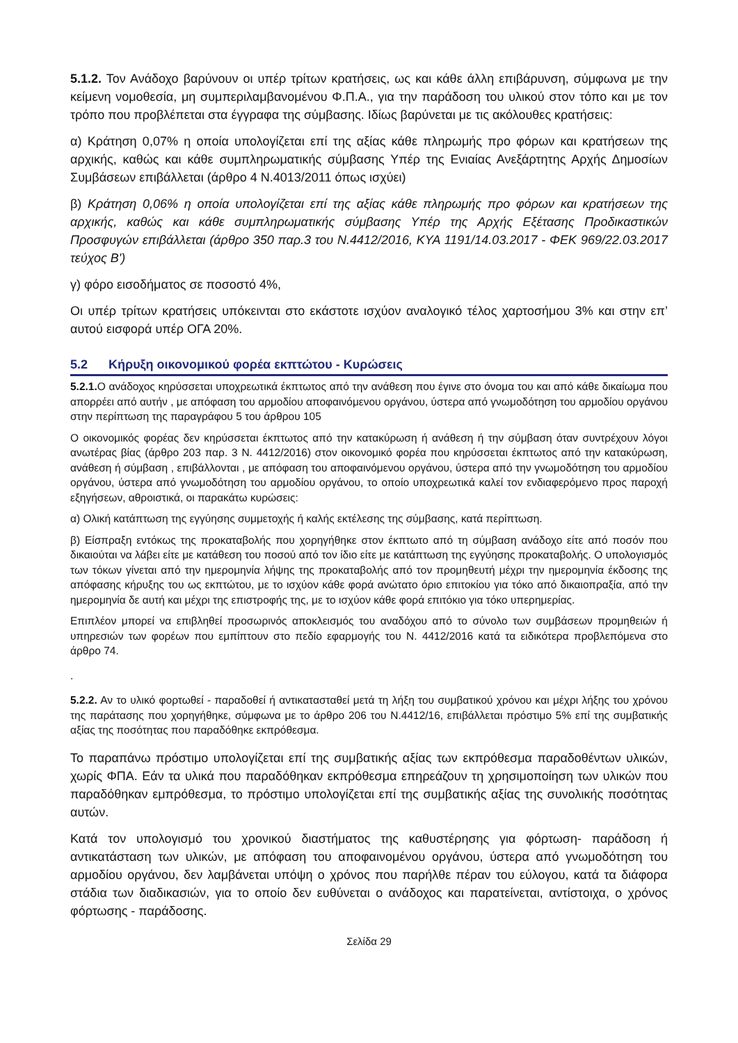5.1.2. Τον Ανάδοχο βαρύνουν οι υπέρ τρίτων κρατήσεις, ως και κάθε άλλη επιβάρυνση, σύμφωνα με την κείμενη νομοθεσία, μη συμπεριλαμβανομένου Φ.Π.Α., για την παράδοση του υλικού στον τόπο και με τον τρόπο που προβλέπεται στα έγγραφα της σύμβασης. Ιδίως βαρύνεται με τις ακόλουθες κρατήσεις:
α) Κράτηση 0,07% η οποία υπολογίζεται επί της αξίας κάθε πληρωμής προ φόρων και κρατήσεων της αρχικής, καθώς και κάθε συμπληρωματικής σύμβασης Υπέρ της Ενιαίας Ανεξάρτητης Αρχής Δημοσίων Συμβάσεων επιβάλλεται (άρθρο 4 Ν.4013/2011 όπως ισχύει)
β) Κράτηση 0,06% η οποία υπολογίζεται επί της αξίας κάθε πληρωμής προ φόρων και κρατήσεων της αρχικής, καθώς και κάθε συμπληρωματικής σύμβασης Υπέρ της Αρχής Εξέτασης Προδικαστικών Προσφυγών επιβάλλεται (άρθρο 350 παρ.3 του Ν.4412/2016, ΚΥΑ 1191/14.03.2017 - ΦΕΚ 969/22.03.2017 τεύχος Β')
γ) φόρο εισοδήματος σε ποσοστό 4%,
Οι υπέρ τρίτων κρατήσεις υπόκεινται στο εκάστοτε ισχύον αναλογικό τέλος χαρτοσήμου 3% και στην επ’ αυτού εισφορά υπέρ ΟΓΑ 20%.
5.2 Κήρυξη οικονομικού φορέα εκπτώτου - Κυρώσεις
5.2.1. Ο ανάδοχος κηρύσσεται υποχρεωτικά έκπτωτος από την ανάθεση που έγινε στο όνομα του και από κάθε δικαίωμα που απορρέει από αυτήν , με απόφαση του αρμοδίου αποφαινόμενου οργάνου, ύστερα από γνωμοδότηση του αρμοδίου οργάνου στην περίπτωση της παραγράφου 5 του άρθρου 105
Ο οικονομικός φορέας δεν κηρύσσεται έκπτωτος από την κατακύρωση ή ανάθεση ή την σύμβαση όταν συντρέχουν λόγοι ανωτέρας βίας (άρθρο 203 παρ. 3 Ν. 4412/2016) στον οικονομικό φορέα που κηρύσσεται έκπτωτος από την κατακύρωση, ανάθεση ή σύμβαση , επιβάλλονται , με απόφαση του αποφαινόμενου οργάνου, ύστερα από την γνωμοδότηση του αρμοδίου οργάνου, ύστερα από γνωμοδότηση του αρμοδίου οργάνου, το οποίο υποχρεωτικά καλεί τον ενδιαφερόμενο προς παροχή εξηγήσεων, αθροιστικά, οι παρακάτω κυρώσεις:
α) Ολική κατάπτωση της εγγύησης συμμετοχής ή καλής εκτέλεσης της σύμβασης, κατά περίπτωση.
β) Είσπραξη εντόκως της προκαταβολής που χορηγήθηκε στον έκπτωτο από τη σύμβαση ανάδοχο είτε από ποσόν που δικαιούται να λάβει είτε με κατάθεση του ποσού από τον ίδιο είτε με κατάπτωση της εγγύησης προκαταβολής. Ο υπολογισμός των τόκων γίνεται από την ημερομηνία λήψης της προκαταβολής από τον προμηθευτή μέχρι την ημερομηνία έκδοσης της απόφασης κήρυξης του ως εκπτώτου, με το ισχύον κάθε φορά ανώτατο όριο επιτοκίου για τόκο από δικαιοπραξία, από την ημερομηνία δε αυτή και μέχρι της επιστροφής της, με το ισχύον κάθε φορά επιτόκιο για τόκο υπερημερίας.
Επιπλέον μπορεί να επιβληθεί προσωρινός αποκλεισμός του αναδόχου από το σύνολο των συμβάσεων προμηθειών ή υπηρεσιών των φορέων που εμπίπτουν στο πεδίο εφαρμογής του Ν. 4412/2016 κατά τα ειδικότερα προβλεπόμενα στο άρθρο 74.
.
5.2.2. Αν το υλικό φορτωθεί - παραδοθεί ή αντικατασταθεί μετά τη λήξη του συμβατικού χρόνου και μέχρι λήξης του χρόνου της παράτασης που χορηγήθηκε, σύμφωνα με το άρθρο 206 του Ν.4412/16, επιβάλλεται πρόστιμο 5% επί της συμβατικής αξίας της ποσότητας που παραδόθηκε εκπρόθεσμα.
Το παραπάνω πρόστιμο υπολογίζεται επί της συμβατικής αξίας των εκπρόθεσμα παραδοθέντων υλικών, χωρίς ΦΠΑ. Εάν τα υλικά που παραδόθηκαν εκπρόθεσμα επηρεάζουν τη χρησιμοποίηση των υλικών που παραδόθηκαν εμπρόθεσμα, το πρόστιμο υπολογίζεται επί της συμβατικής αξίας της συνολικής ποσότητας αυτών.
Κατά τον υπολογισμό του χρονικού διαστήματος της καθυστέρησης για φόρτωση- παράδοση ή αντικατάσταση των υλικών, με απόφαση του αποφαινομένου οργάνου, ύστερα από γνωμοδότηση του αρμοδίου οργάνου, δεν λαμβάνεται υπόψη ο χρόνος που παρήλθε πέραν του εύλογου, κατά τα διάφορα στάδια των διαδικασιών, για το οποίο δεν ευθύνεται ο ανάδοχος και παρατείνεται, αντίστοιχα, ο χρόνος φόρτωσης - παράδοσης.
Σελίδα 29